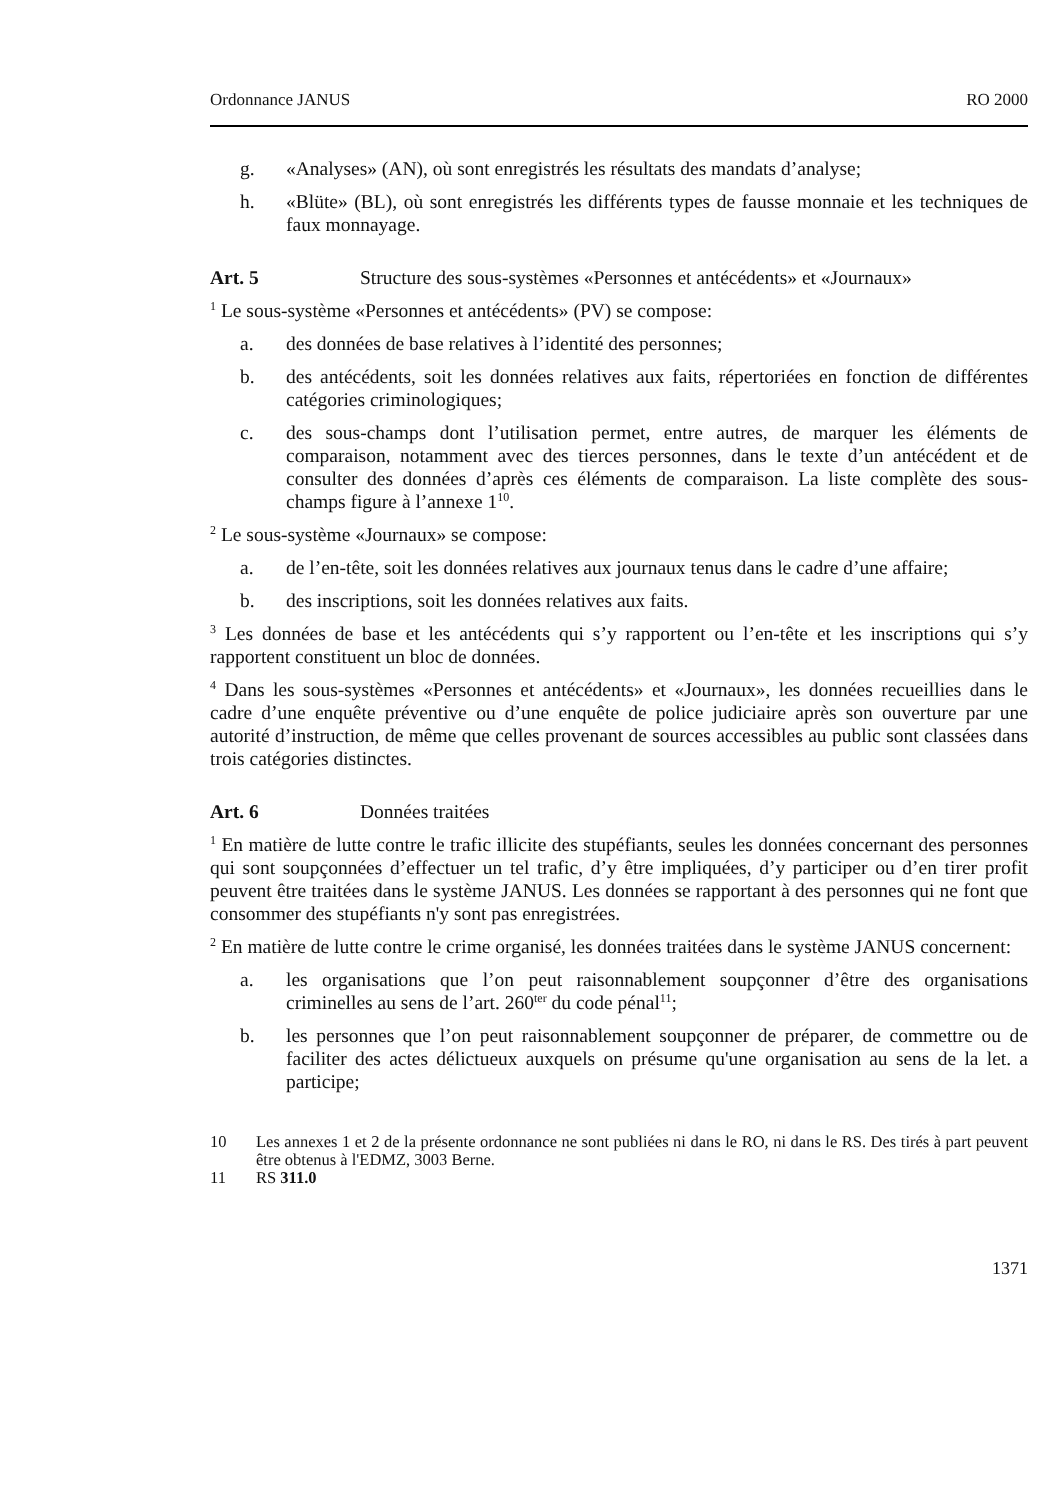Ordonnance JANUS RO 2000
g. «Analyses» (AN), où sont enregistrés les résultats des mandats d’analyse;
h. «Blüte» (BL), où sont enregistrés les différents types de fausse monnaie et les techniques de faux monnayage.
Art. 5 Structure des sous-systèmes «Personnes et antécédents» et «Journaux»
<sup>1</sup> Le sous-système «Personnes et antécédents» (PV) se compose:
a. des données de base relatives à l’identité des personnes;
b. des antécédents, soit les données relatives aux faits, répertoriées en fonction de différentes catégories criminologiques;
c. des sous-champs dont l’utilisation permet, entre autres, de marquer les éléments de comparaison, notamment avec des tierces personnes, dans le texte d’un antécédent et de consulter des données d’après ces éléments de comparaison. La liste complète des sous-champs figure à l’annexe 1<sup>10</sup>.
<sup>2</sup> Le sous-système «Journaux» se compose:
a. de l’en-tête, soit les données relatives aux journaux tenus dans le cadre d’une affaire;
b. des inscriptions, soit les données relatives aux faits.
<sup>3</sup> Les données de base et les antécédents qui s’y rapportent ou l’en-tête et les inscriptions qui s’y rapportent constituent un bloc de données.
<sup>4</sup> Dans les sous-systèmes «Personnes et antécédents» et «Journaux», les données recueillies dans le cadre d’une enquête préventive ou d’une enquête de police judiciaire après son ouverture par une autorité d’instruction, de même que celles provenant de sources accessibles au public sont classées dans trois catégories distinctes.
Art. 6 Données traitées
<sup>1</sup> En matière de lutte contre le trafic illicite des stupéfiants, seules les données concernant des personnes qui sont soupçonnées d’effectuer un tel trafic, d’y être impliquées, d’y participer ou d’en tirer profit peuvent être traitées dans le système JANUS. Les données se rapportant à des personnes qui ne font que consommer des stupéfiants n'y sont pas enregistrées.
<sup>2</sup> En matière de lutte contre le crime organisé, les données traitées dans le système JANUS concernent:
a. les organisations que l’on peut raisonnablement soupçonner d’être des organisations criminelles au sens de l’art. 260<sup>ter</sup> du code pénal<sup>11</sup>;
b. les personnes que l’on peut raisonnablement soupçonner de préparer, de commettre ou de faciliter des actes délictueux auxquels on présume qu'une organisation au sens de la let. a participe;
10 Les annexes 1 et 2 de la présente ordonnance ne sont publiées ni dans le RO, ni dans le RS. Des tirés à part peuvent être obtenus à l'EDMZ, 3003 Berne.
11 RS 311.0
1371